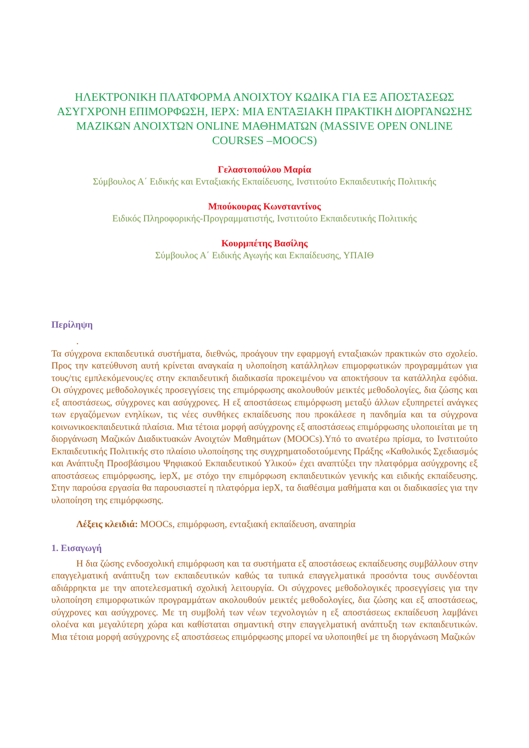ΗΛΕΚΤΡΟΝΙΚΗ ΠΛΑΤΦΟΡΜΑ ΑΝΟΙΧΤΟΥ ΚΩΔΙΚΑ ΓΙΑ ΕΞ ΑΠΟΣΤΑΣΕΩΣ ΑΣΥΓΧΡΟΝΗ ΕΠΙΜΟΡΦΩΣΗ, IEPX: ΜΙΑ ΕΝΤΑΞΙΑΚΗ ΠΡΑΚΤΙΚΗ ΔΙΟΡΓΑΝΩΣΗΣ ΜΑΖΙΚΩΝ ΑΝΟΙΧΤΩΝ ONLINE ΜΑΘΗΜΑΤΩΝ (MASSIVE OPEN ONLINE COURSES –MOOCS)
Γελαστοπούλου Μαρία
Σύμβουλος Α΄ Ειδικής και Ενταξιακής Εκπαίδευσης, Ινστιτούτο Εκπαιδευτικής Πολιτικής
Μπούκουρας Κωνσταντίνος
Ειδικός Πληροφορικής-Προγραμματιστής, Ινστιτούτο Εκπαιδευτικής Πολιτικής
Κουρμπέτης Βασίλης
Σύμβουλος Α΄ Ειδικής Αγωγής και Εκπαίδευσης, ΥΠΑΙΘ
Περίληψη
.
Τα σύγχρονα εκπαιδευτικά συστήματα, διεθνώς, προάγουν την εφαρμογή ενταξιακών πρακτικών στο σχολείο. Προς την κατεύθυνση αυτή κρίνεται αναγκαία η υλοποίηση κατάλληλων επιμορφωτικών προγραμμάτων για τους/τις εμπλεκόμενους/ες στην εκπαιδευτική διαδικασία προκειμένου να αποκτήσουν τα κατάλληλα εφόδια. Οι σύγχρονες μεθοδολογικές προσεγγίσεις της επιμόρφωσης ακολουθούν μεικτές μεθοδολογίες, δια ζώσης και εξ αποστάσεως, σύγχρονες και ασύγχρονες. Η εξ αποστάσεως επιμόρφωση μεταξύ άλλων εξυπηρετεί ανάγκες των εργαζόμενων ενηλίκων, τις νέες συνθήκες εκπαίδευσης που προκάλεσε η πανδημία και τα σύγχρονα κοινωνικοεκπαιδευτικά πλαίσια. Μια τέτοια μορφή ασύγχρονης εξ αποστάσεως επιμόρφωσης υλοποιείται με τη διοργάνωση Μαζικών Διαδικτυακών Ανοιχτών Μαθημάτων (MOOCs).Υπό το ανωτέρω πρίσμα, το Ινστιτούτο Εκπαιδευτικής Πολιτικής στο πλαίσιο υλοποίησης της συγχρηματοδοτούμενης Πράξης «Καθολικός Σχεδιασμός και Ανάπτυξη Προσβάσιμου Ψηφιακού Εκπαιδευτικού Υλικού» έχει αναπτύξει την πλατφόρμα ασύγχρονης εξ αποστάσεως επιμόρφωσης, iepX, με στόχο την επιμόρφωση εκπαιδευτικών γενικής και ειδικής εκπαίδευσης. Στην παρούσα εργασία θα παρουσιαστεί η πλατφόρμα iepX, τα διαθέσιμα μαθήματα και οι διαδικασίες για την υλοποίηση της επιμόρφωσης.
Λέξεις κλειδιά: MOOCs, επιμόρφωση, ενταξιακή εκπαίδευση, αναπηρία
1. Εισαγωγή
Η δια ζώσης ενδοσχολική επιμόρφωση και τα συστήματα εξ αποστάσεως εκπαίδευσης συμβάλλουν στην επαγγελματική ανάπτυξη των εκπαιδευτικών καθώς τα τυπικά επαγγελματικά προσόντα τους συνδέονται αδιάρρηκτα με την αποτελεσματική σχολική λειτουργία. Οι σύγχρονες μεθοδολογικές προσεγγίσεις για την υλοποίηση επιμορφωτικών προγραμμάτων ακολουθούν μεικτές μεθοδολογίες, δια ζώσης και εξ αποστάσεως, σύγχρονες και ασύγχρονες. Με τη συμβολή των νέων τεχνολογιών η εξ αποστάσεως εκπαίδευση λαμβάνει ολοένα και μεγαλύτερη χώρα και καθίσταται σημαντική στην επαγγελματική ανάπτυξη των εκπαιδευτικών. Μια τέτοια μορφή ασύγχρονης εξ αποστάσεως επιμόρφωσης μπορεί να υλοποιηθεί με τη διοργάνωση Μαζικών